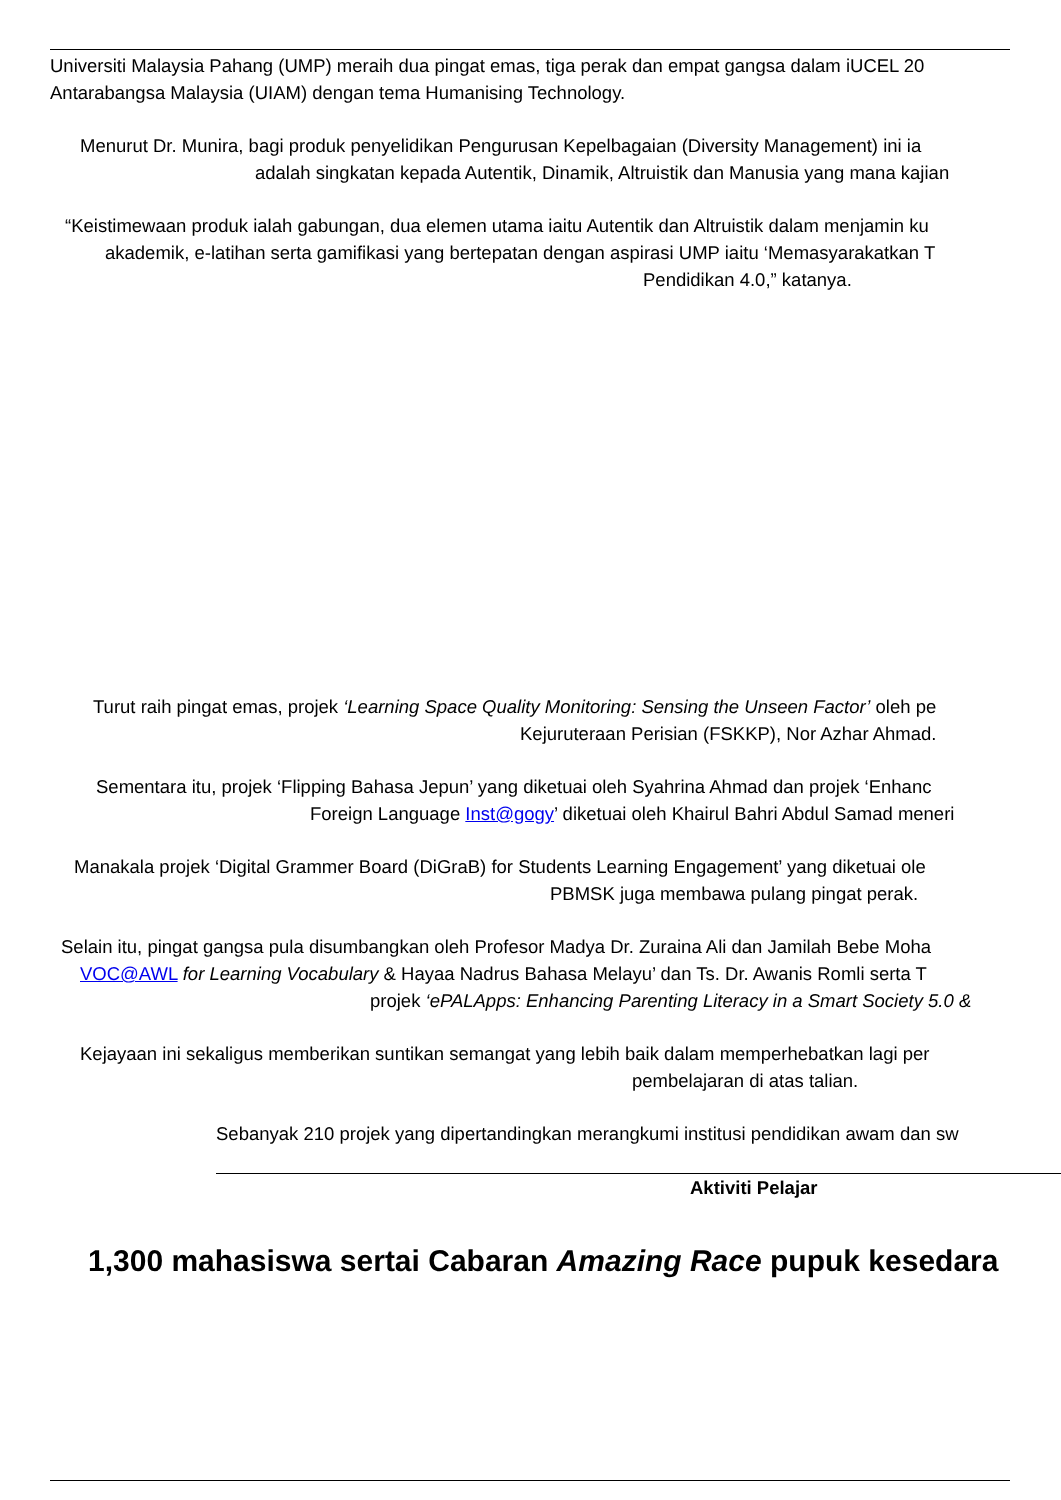Universiti Malaysia Pahang (UMP) meraih dua pingat emas, tiga perak dan empat gangsa dalam iUCEL 20
Antarabangsa Malaysia (UIAM) dengan tema Humanising Technology.
Menurut Dr. Munira, bagi produk penyelidikan Pengurusan Kepelbagaian (Diversity Management) ini ia
adalah singkatan kepada Autentik, Dinamik, Altruistik dan Manusia yang mana kajian
“Keistimewaan produk ialah gabungan, dua elemen utama iaitu Autentik dan Altruistik dalam menjamin ku
akademik, e-latihan serta gamifikasi yang bertepatan dengan aspirasi UMP iaitu ‘Memasyarakatkan T
Pendidikan 4.0,” katanya.
Turut raih pingat emas, projek ‘Learning Space Quality Monitoring: Sensing the Unseen Factor’ oleh pe
Kejuruteraan Perisian (FSKKP), Nor Azhar Ahmad.
Sementara itu, projek ‘Flipping Bahasa Jepun’ yang diketuai oleh Syahrina Ahmad dan projek ‘Enhanc
Foreign Language Inst@gogy’ diketuai oleh Khairul Bahri Abdul Samad meneri
Manakala projek ‘Digital Grammer Board (DiGraB) for Students Learning Engagement’ yang diketuai ole
PBMSK juga membawa pulang pingat perak.
Selain itu, pingat gangsa pula disumbangkan oleh Profesor Madya Dr. Zuraina Ali dan Jamilah Bebe Moha
VOC@AWL for Learning Vocabulary & Hayaa Nadrus Bahasa Melayu’ dan Ts. Dr. Awanis Romli serta T
projek ‘ePALApps: Enhancing Parenting Literacy in a Smart Society 5.0 &
Kejayaan ini sekaligus memberikan suntikan semangat yang lebih baik dalam memperhebatkan lagi per
pembelajaran di atas talian.
Sebanyak 210 projek yang dipertandingkan merangkumi institusi pendidikan awam dan sw
Aktiviti Pelajar
1,300 mahasiswa sertai Cabaran Amazing Race pupuk kesedara